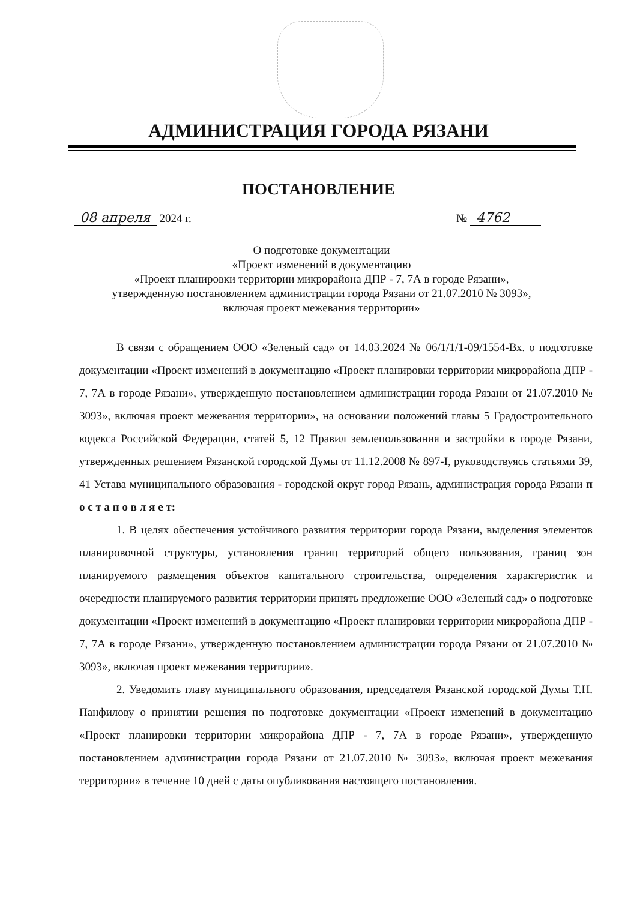АДМИНИСТРАЦИЯ ГОРОДА РЯЗАНИ
ПОСТАНОВЛЕНИЕ
08 апреля 2024 г. № 4762
О подготовке документации
«Проект изменений в документацию
«Проект планировки территории микрорайона ДПР - 7, 7А в городе Рязани»,
утвержденную постановлением администрации города Рязани от 21.07.2010 № 3093»,
включая проект межевания территории»
В связи с обращением ООО «Зеленый сад» от 14.03.2024 № 06/1/1/1-09/1554-Вх. о подготовке документации «Проект изменений в документацию «Проект планировки территории микрорайона ДПР - 7, 7А в городе Рязани», утвержденную постановлением администрации города Рязани от 21.07.2010 № 3093», включая проект межевания территории», на основании положений главы 5 Градостроительного кодекса Российской Федерации, статей 5, 12 Правил землепользования и застройки в городе Рязани, утвержденных решением Рязанской городской Думы от 11.12.2008 № 897-I, руководствуясь статьями 39, 41 Устава муниципального образования - городской округ город Рязань, администрация города Рязани п о с т а н о в л я е т:
1. В целях обеспечения устойчивого развития территории города Рязани, выделения элементов планировочной структуры, установления границ территорий общего пользования, границ зон планируемого размещения объектов капитального строительства, определения характеристик и очередности планируемого развития территории принять предложение ООО «Зеленый сад» о подготовке документации «Проект изменений в документацию «Проект планировки территории микрорайона ДПР - 7, 7А в городе Рязани», утвержденную постановлением администрации города Рязани от 21.07.2010 № 3093», включая проект межевания территории».
2. Уведомить главу муниципального образования, председателя Рязанской городской Думы Т.Н. Панфилову о принятии решения по подготовке документации «Проект изменений в документацию «Проект планировки территории микрорайона ДПР - 7, 7А в городе Рязани», утвержденную постановлением администрации города Рязани от 21.07.2010 № 3093», включая проект межевания территории» в течение 10 дней с даты опубликования настоящего постановления.